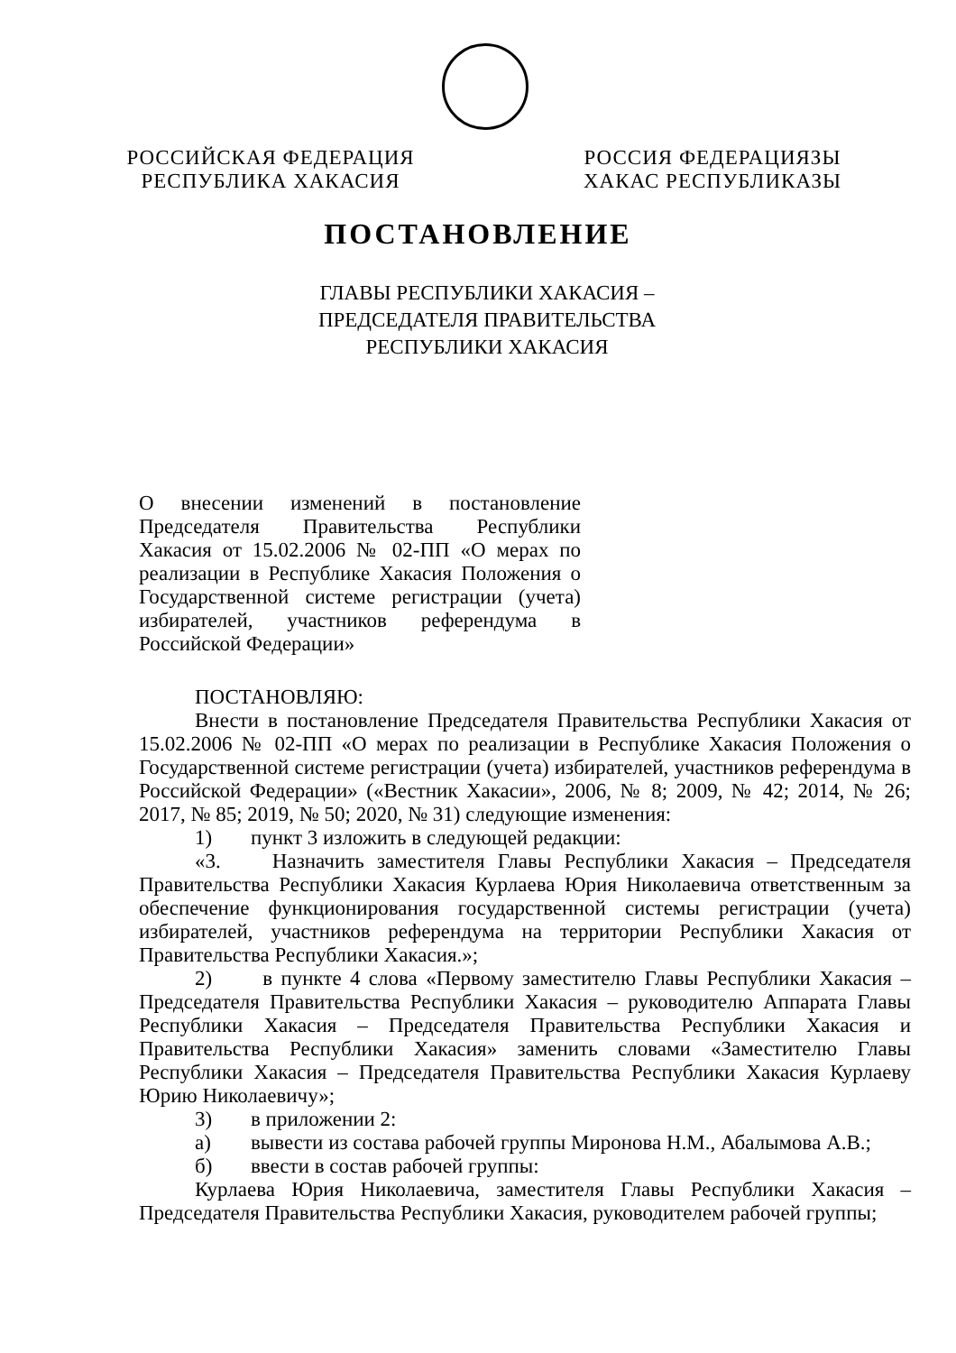РОССИЙСКАЯ ФЕДЕРАЦИЯ
РЕСПУБЛИКА ХАКАСИЯ
РОССИЯ ФЕДЕРАЦИЯЗЫ
ХАКАС РЕСПУБЛИКАЗЫ
ПОСТАНОВЛЕНИЕ
ГЛАВЫ РЕСПУБЛИКИ ХАКАСИЯ –
ПРЕДСЕДАТЕЛЯ ПРАВИТЕЛЬСТВА
РЕСПУБЛИКИ ХАКАСИЯ
О внесении изменений в постановление Председателя Правительства Республики Хакасия от 15.02.2006 № 02-ПП «О мерах по реализации в Республике Хакасия Положения о Государственной системе регистрации (учета) избирателей, участников референдума в Российской Федерации»
ПОСТАНОВЛЯЮ:
Внести в постановление Председателя Правительства Республики Хакасия от 15.02.2006 № 02-ПП «О мерах по реализации в Республике Хакасия Положения о Государственной системе регистрации (учета) избирателей, участников референдума в Российской Федерации» («Вестник Хакасии», 2006, № 8; 2009, № 42; 2014, № 26; 2017, № 85; 2019, № 50; 2020, № 31) следующие изменения:
1) пункт 3 изложить в следующей редакции:
«3. Назначить заместителя Главы Республики Хакасия – Председателя Правительства Республики Хакасия Курлаева Юрия Николаевича ответственным за обеспечение функционирования государственной системы регистрации (учета) избирателей, участников референдума на территории Республики Хакасия от Правительства Республики Хакасия.»;
2) в пункте 4 слова «Первому заместителю Главы Республики Хакасия – Председателя Правительства Республики Хакасия – руководителю Аппарата Главы Республики Хакасия – Председателя Правительства Республики Хакасия и Правительства Республики Хакасия» заменить словами «Заместителю Главы Республики Хакасия – Председателя Правительства Республики Хакасия Курлаеву Юрию Николаевичу»;
3) в приложении 2:
а) вывести из состава рабочей группы Миронова Н.М., Абалымова А.В.;
б) ввести в состав рабочей группы:
Курлаева Юрия Николаевича, заместителя Главы Республики Хакасия – Председателя Правительства Республики Хакасия, руководителем рабочей группы;